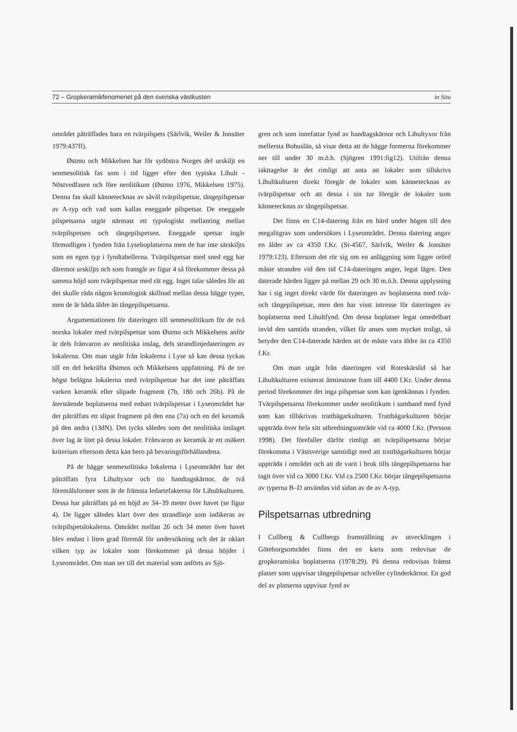72 – Gropkeramikfenomenet på den svenska västkusten in Situ
området påträffades bara en tvärpilspets (Särlvik, Weiler & Jonsäter 1979:437ff).
Østmo och Mikkelsen har för sydöstra Norges del urskiljt en senmesolitisk fas som i tid ligger efter den typiska Lihult - Nöstvedfasen och före neolitikum (Østmo 1976, Mikkelsen 1975). Denna fas skall kännetecknas av såväl tvärpilspetsar, tångepilspetsar av A-typ och vad som kallas eneggade pilspetsar. De eneggade pilspetsarna utgör närmast ett typologiskt mellanting mellan tvärpilspetsen och tångepilspetsen. Eneggade spetsar ingår förmodligen i fynden från Lyseboplatserna men de har inte särskiljts som en egen typ i fyndtabellerna. Tvärpilspetsar med sned egg har däremot urskiljts och som framgår av figur 4 så förekommer dessa på samma höjd som tvärpilspetsar med rät egg. Inget talar således för att det skulle råda någon kronologisk skillnad mellan dessa bägge typer, men de är båda äldre än tångepilspetsarna.
Argumentationen för dateringen till senmesolitikum för de två norska lokaler med tvärpilspetsar som Østmo och Mikkelsens anför är dels frånvaron av neolitiska inslag, dels strandlinjedateringen av lokalerna. Om man utgår från lokalerna i Lyse så kan dessa tyckas till en del bekräfta Østmos och Mikkelsens uppfattning. På de tre högst belägna lokalerna med tvärpilspetsar har det inte påträffats varken keramik eller slipade fragment (7b, 18ö och 26b). På de återstående boplatserna med enbart tvärpilspetsar i Lyseområdet har det påträffats ett slipat fragment på den ena (7a) och en del keramik på den andra (13dN). Det tycks således som det neolitiska inslaget över lag är litet på dessa lokaler. Frånvaron av keramik är ett osäkert kriterium eftersom detta kan bero på bevaringsförhållandena.
På de bägge senmesolitiska lokalerna i Lyseområdet har det påträffats fyra Lihultyxor och tio handtagskärnor, de två föremålsformer som är de främsta ledartefakterna för Lihultkulturen. Dessa har påträffats på en höjd av 34–39 meter över havet (se figur 4). De ligger således klart över den strandlinje som indikeras av tvärpilspetslokalerna. Området mellan 26 och 34 meter över havet blev endast i liten grad föremål för undersökning och det är oklart vilken typ av lokaler som förekommer på dessa höjder i Lyseområdet. Om man ser till det material som anförts av Sjö-
gren och som innefattar fynd av handtagskärnor och Lihultyxor från mellersta Bohuslän, så visar detta att de bägge formerna förekommer ner till under 30 m.ö.h. (Sjögren 1991:fig12). Utifrån denna iakttagelse är det rimligt att anta att lokaler som tillskrivs Lihultkulturen direkt föregår de lokaler som kännetecknas av tvärpilspetsar och att dessa i sin tur föregår de lokaler som kännetecknas av tångepilspetsar.
Det finns en C14-datering från en härd under högen till den megalitgrav som undersöktes i Lyseområdet. Denna datering angav en ålder av ca 4350 f.Kr. (St-4567, Särlvik, Weiler & Jonsäter 1979:123). Eftersom det rör sig om en anläggning som ligger orörd måste stranden vid den tid C14-dateringen anger, legat lägre. Den daterade härden ligger på mellan 29 och 30 m.ö.h. Denna upplysning har i sig inget direkt värde för dateringen av boplatserna med tvär- och tångepilspetsar, men den har visst intresse för dateringen av boplatserna med Lihultfynd. Om dessa boplatser legat omedelbart invid den samtida stranden, vilket får anses som mycket troligt, så betyder den C14-daterade härden att de måste vara äldre än ca 4350 f.Kr.
Om man utgår från dateringen vid Roteskärslid så har Lihultkulturen existerat åtminstone fram till 4400 f.Kr. Under denna period förekommer det inga pilspetsar som kan igenkännas i fynden. Tvärpilspetsarna förekommer under neolitikum i samband med fynd som kan tillskrivas trattbägarkulturen. Trattbägarkulturen börjar uppträda över hela sitt utbredningsområde vid ca 4000 f.Kr. (Persson 1998). Det förefaller därför rimligt att tvärpilspetsarna börjar förekomma i Västsverige samtidigt med att trattbägarkulturen börjar uppträda i området och att de varit i bruk tills tångepilspetsarna har tagit över vid ca 3000 f.Kr. Vid ca 2500 f.Kr. börjar tångepilspetsarna av typerna B–D användas vid sidan av de av A-typ.
Pilspetsarnas utbredning
I Cullberg & Cullbergs framställning av utvecklingen i Göteborgsområdet finns det en karta som redovisar de gropkeramiska boplatserna (1978:29). På denna redovisas främst platser som uppvisar tångepilspetsar och/eller cylinderkärnor. En god del av platserna uppvisar fynd av